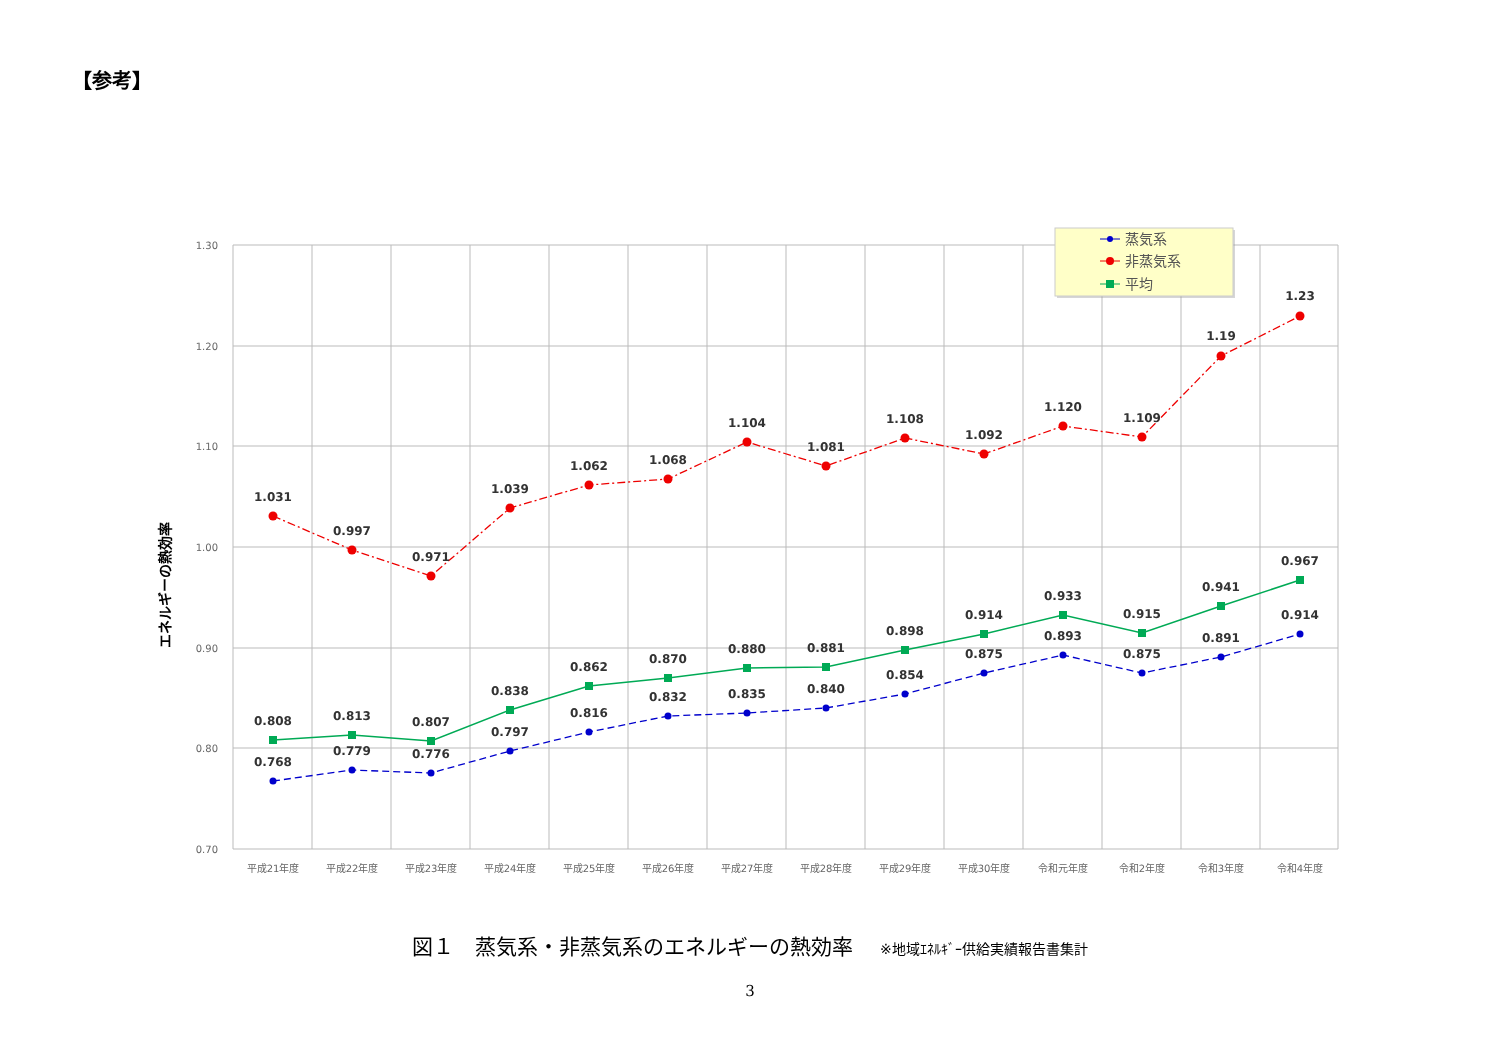【参考】
1.30
1.20
1.10
1.00
0.90
0.80
0.70
エネルギーの熱効率
平成21年度
平成22年度
平成23年度
平成24年度
平成25年度
平成26年度
平成27年度
平成28年度
平成29年度
平成30年度
令和元年度
令和2年度
令和3年度
令和4年度
1.031
0.997
0.971
1.039
1.062
1.068
1.104
1.081
1.108
1.092
1.120
1.109
1.19
1.23
0.808
0.813
0.807
0.838
0.862
0.870
0.880
0.881
0.898
0.914
0.933
0.915
0.941
0.967
0.768
0.779
0.776
0.797
0.816
0.832
0.835
0.840
0.854
0.875
0.893
0.875
0.891
0.914
蒸気系
非蒸気系
平均
図１　蒸気系・非蒸気系のエネルギーの熱効率 ※地域ｴﾈﾙｷﾞｰ供給実績報告書集計
3